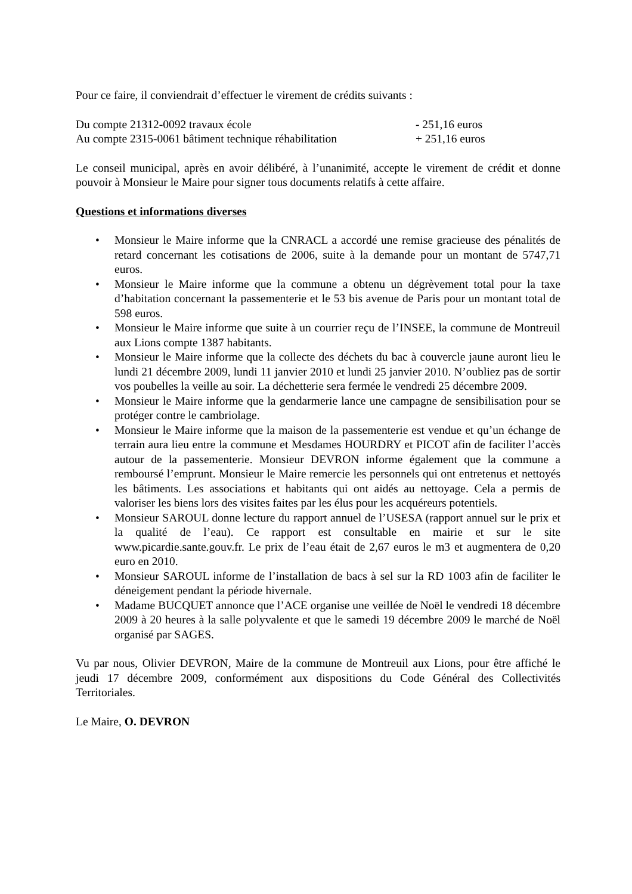Pour ce faire, il conviendrait d’effectuer le virement de crédits suivants :
Du compte 21312-0092 travaux école - 251,16 euros
Au compte 2315-0061 bâtiment technique réhabilitation + 251,16 euros
Le conseil municipal, après en avoir délibéré, à l’unanimité, accepte le virement de crédit et donne pouvoir à Monsieur le Maire pour signer tous documents relatifs à cette affaire.
Questions et informations diverses
• Monsieur le Maire informe que la CNRACL a accordé une remise gracieuse des pénalités de retard concernant les cotisations de 2006, suite à la demande pour un montant de 5747,71 euros.
• Monsieur le Maire informe que la commune a obtenu un dégrèvement total pour la taxe d’habitation concernant la passementerie et le 53 bis avenue de Paris pour un montant total de 598 euros.
• Monsieur le Maire informe que suite à un courrier reçu de l’INSEE, la commune de Montreuil aux Lions compte 1387 habitants.
• Monsieur le Maire informe que la collecte des déchets du bac à couvercle jaune auront lieu le lundi 21 décembre 2009, lundi 11 janvier 2010 et lundi 25 janvier 2010. N’oubliez pas de sortir vos poubelles la veille au soir. La déchetterie sera fermée le vendredi 25 décembre 2009.
• Monsieur le Maire informe que la gendarmerie lance une campagne de sensibilisation pour se protéger contre le cambriolage.
• Monsieur le Maire informe que la maison de la passementerie est vendue et qu’un échange de terrain aura lieu entre la commune et Mesdames HOURDRY et PICOT afin de faciliter l’accès autour de la passementerie. Monsieur DEVRON informe également que la commune a remboursé l’emprunt. Monsieur le Maire remercie les personnels qui ont entretenus et nettoyés les bâtiments. Les associations et habitants qui ont aidés au nettoyage. Cela a permis de valoriser les biens lors des visites faites par les élus pour les acquéreurs potentiels.
• Monsieur SAROUL donne lecture du rapport annuel de l’USESA (rapport annuel sur le prix et la qualité de l’eau). Ce rapport est consultable en mairie et sur le site www.picardie.sante.gouv.fr. Le prix de l’eau était de 2,67 euros le m3 et augmentera de 0,20 euro en 2010.
• Monsieur SAROUL informe de l’installation de bacs à sel sur la RD 1003 afin de faciliter le déneigement pendant la période hivernale.
• Madame BUCQUET annonce que l’ACE organise une veillée de Noël le vendredi 18 décembre 2009 à 20 heures à la salle polyvalente et que le samedi 19 décembre 2009 le marché de Noël organisé par SAGES.
Vu par nous, Olivier DEVRON, Maire de la commune de Montreuil aux Lions, pour être affiché le jeudi 17 décembre 2009, conformément aux dispositions du Code Général des Collectivités Territoriales.
Le Maire, O. DEVRON